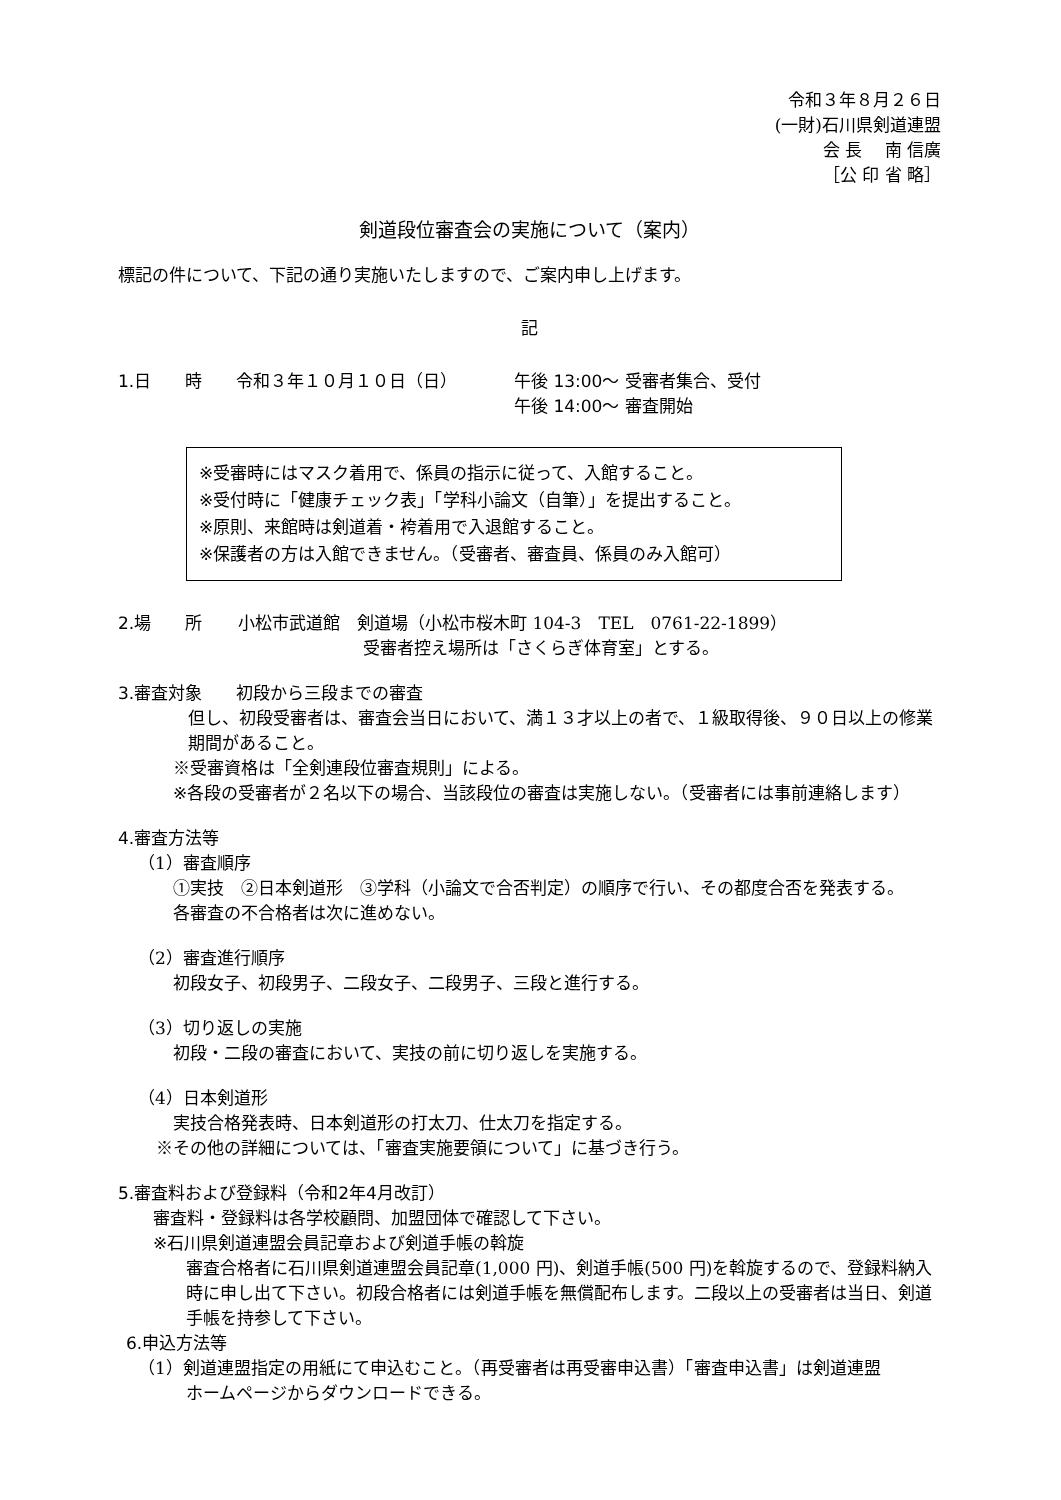令和３年８月２６日
(一財)石川県剣道連盟
会 長　 南 信廣
［公 印 省 略］
剣道段位審査会の実施について（案内）
標記の件について、下記の通り実施いたしますので、ご案内申し上げます。
記
1.日　　時 令和３年１０月１０日（日） 午後 13:00～ 受審者集合、受付
午後 14:00～ 審査開始
※受審時にはマスク着用で、係員の指示に従って、入館すること。
※受付時に「健康チェック表」「学科小論文（自筆）」を提出すること。
※原則、来館時は剣道着・袴着用で入退館すること。
※保護者の方は入館できません。（受審者、審査員、係員のみ入館可）
2.場　　所 小松市武道館　剣道場（小松市桜木町 104-3　TEL　0761-22-1899）
受審者控え場所は「さくらぎ体育室」とする。
3.審査対象　　初段から三段までの審査
但し、初段受審者は、審査会当日において、満１３才以上の者で、１級取得後、９０日以上の修業期間があること。
※受審資格は「全剣連段位審査規則」による。
※各段の受審者が２名以下の場合、当該段位の審査は実施しない。（受審者には事前連絡します）
4.審査方法等
（1）審査順序
①実技　②日本剣道形　③学科（小論文で合否判定）の順序で行い、その都度合否を発表する。
各審査の不合格者は次に進めない。
（2）審査進行順序
初段女子、初段男子、二段女子、二段男子、三段と進行する。
（3）切り返しの実施
初段・二段の審査において、実技の前に切り返しを実施する。
（4）日本剣道形
実技合格発表時、日本剣道形の打太刀、仕太刀を指定する。
※その他の詳細については、「審査実施要領について」に基づき行う。
5.審査料および登録料（令和2年4月改訂）
審査料・登録料は各学校顧問、加盟団体で確認して下さい。
※石川県剣道連盟会員記章および剣道手帳の斡旋
審査合格者に石川県剣道連盟会員記章(1,000 円)、剣道手帳(500 円)を斡旋するので、登録料納入時に申し出て下さい。初段合格者には剣道手帳を無償配布します。二段以上の受審者は当日、剣道手帳を持参して下さい。
6.申込方法等
（1）剣道連盟指定の用紙にて申込むこと。（再受審者は再受審申込書）「審査申込書」は剣道連盟
ホームページからダウンロードできる。